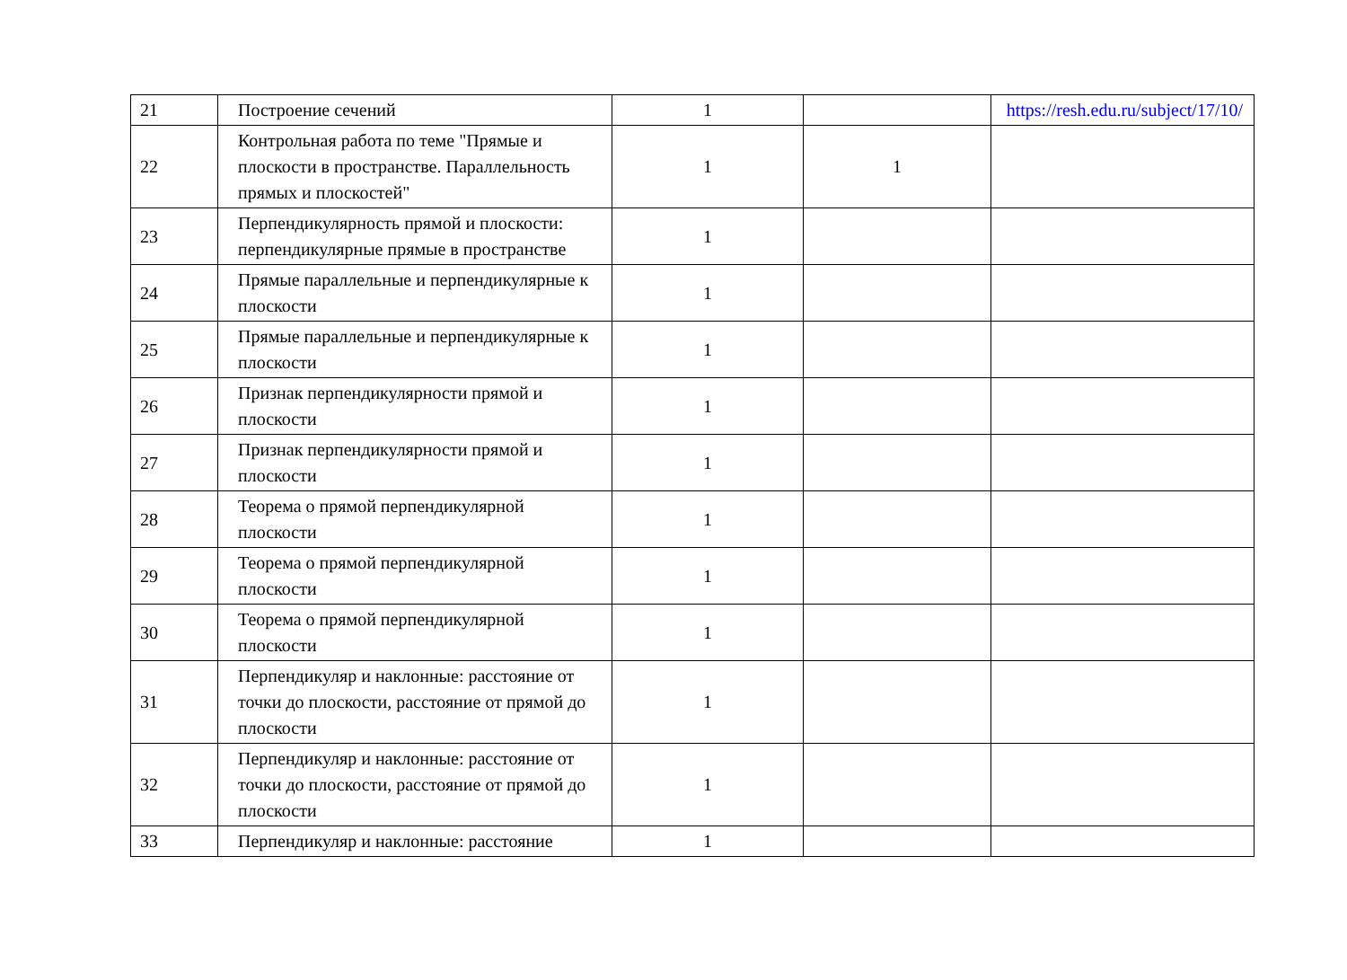| 21 | Построение сечений | 1 | | https://resh.edu.ru/subject/17/10/ |
| 22 | Контрольная работа по теме "Прямые и плоскости в пространстве. Параллельность прямых и плоскостей" | 1 | 1 | |
| 23 | Перпендикулярность прямой и плоскости: перпендикулярные прямые в пространстве | 1 | | |
| 24 | Прямые параллельные и перпендикулярные к плоскости | 1 | | |
| 25 | Прямые параллельные и перпендикулярные к плоскости | 1 | | |
| 26 | Признак перпендикулярности прямой и плоскости | 1 | | |
| 27 | Признак перпендикулярности прямой и плоскости | 1 | | |
| 28 | Теорема о прямой перпендикулярной плоскости | 1 | | |
| 29 | Теорема о прямой перпендикулярной плоскости | 1 | | |
| 30 | Теорема о прямой перпендикулярной плоскости | 1 | | |
| 31 | Перпендикуляр и наклонные: расстояние от точки до плоскости, расстояние от прямой до плоскости | 1 | | |
| 32 | Перпендикуляр и наклонные: расстояние от точки до плоскости, расстояние от прямой до плоскости | 1 | | |
| 33 | Перпендикуляр и наклонные: расстояние | 1 | | |